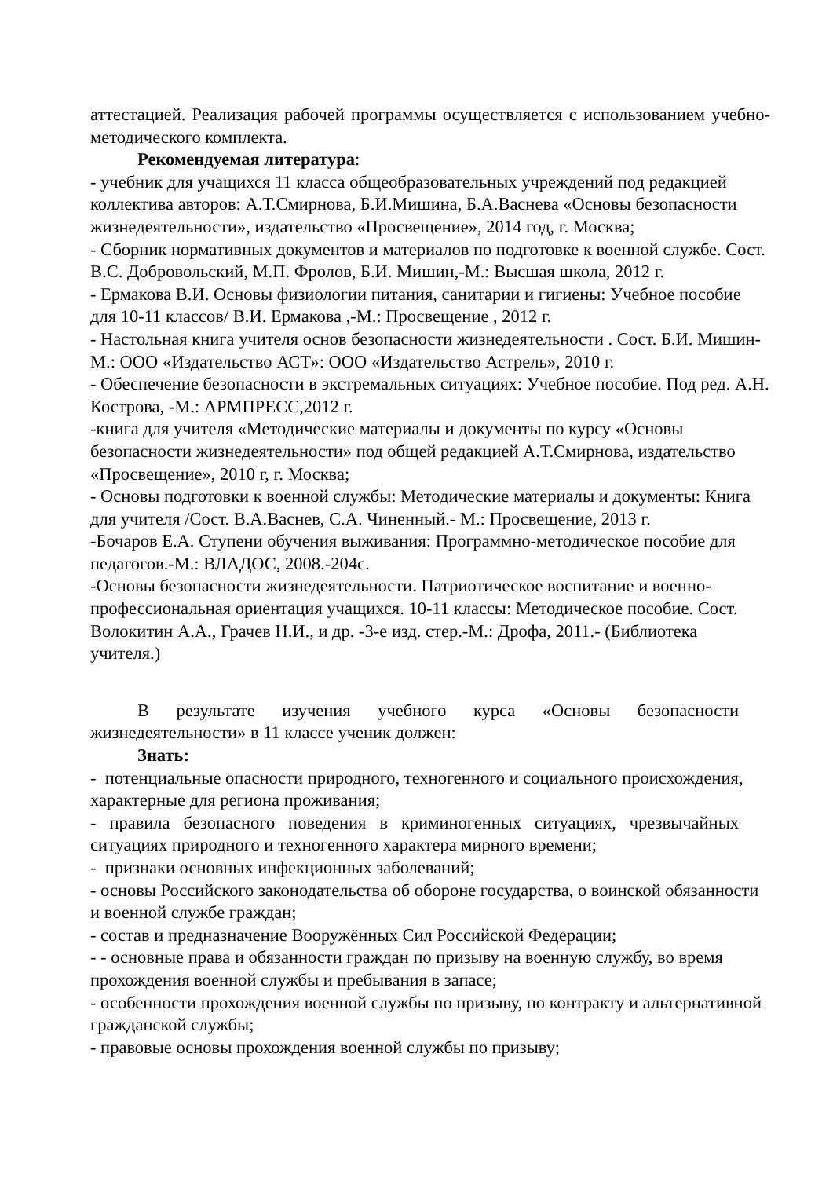аттестацией. Реализация рабочей программы осуществляется с использованием учебно-методического комплекта.
Рекомендуемая литература:
- учебник для учащихся 11 класса общеобразовательных учреждений под редакцией коллектива авторов: А.Т.Смирнова, Б.И.Мишина, Б.А.Васнева «Основы безопасности жизнедеятельности», издательство «Просвещение», 2014 год, г. Москва;
- Сборник нормативных документов и материалов по подготовке к военной службе. Сост. В.С. Добровольский, М.П. Фролов, Б.И. Мишин,-М.: Высшая школа, 2012 г.
- Ермакова В.И. Основы физиологии питания, санитарии и гигиены: Учебное пособие для 10-11 классов/ В.И. Ермакова ,-М.: Просвещение , 2012 г.
- Настольная книга учителя основ безопасности жизнедеятельности . Сост. Б.И. Мишин- М.: ООО «Издательство АСТ»: ООО «Издательство Астрель», 2010 г.
- Обеспечение безопасности в экстремальных ситуациях: Учебное пособие. Под ред. А.Н. Кострова, -М.: АРМПРЕСС,2012 г.
-книга для учителя «Методические материалы и документы по курсу «Основы безопасности жизнедеятельности» под общей редакцией А.Т.Смирнова, издательство «Просвещение», 2010 г, г. Москва;
- Основы подготовки к военной службы: Методические материалы и документы: Книга для учителя /Сост. В.А.Васнев, С.А. Чиненный.- М.: Просвещение, 2013 г.
-Бочаров Е.А. Ступени обучения выживания: Программно-методическое пособие для педагогов.-М.: ВЛАДОС, 2008.-204с.
-Основы безопасности жизнедеятельности. Патриотическое воспитание и военно-профессиональная ориентация учащихся. 10-11 классы: Методическое пособие. Сост. Волокитин А.А., Грачев Н.И., и др. -3-е изд. стер.-М.: Дрофа, 2011.- (Библиотека учителя.)
В результате изучения учебного курса «Основы безопасности жизнедеятельности» в 11 классе ученик должен:
Знать:
- потенциальные опасности природного, техногенного и социального происхождения, характерные для региона проживания;
- правила безопасного поведения в криминогенных ситуациях, чрезвычайных ситуациях природного и техногенного характера мирного времени;
- признаки основных инфекционных заболеваний;
- основы Российского законодательства об обороне государства, о воинской обязанности и военной службе граждан;
- состав и предназначение Вооружённых Сил Российской Федерации;
- - основные права и обязанности граждан по призыву на военную службу, во время прохождения военной службы и пребывания в запасе;
- особенности прохождения военной службы по призыву, по контракту и альтернативной гражданской службы;
- правовые основы прохождения военной службы по призыву;